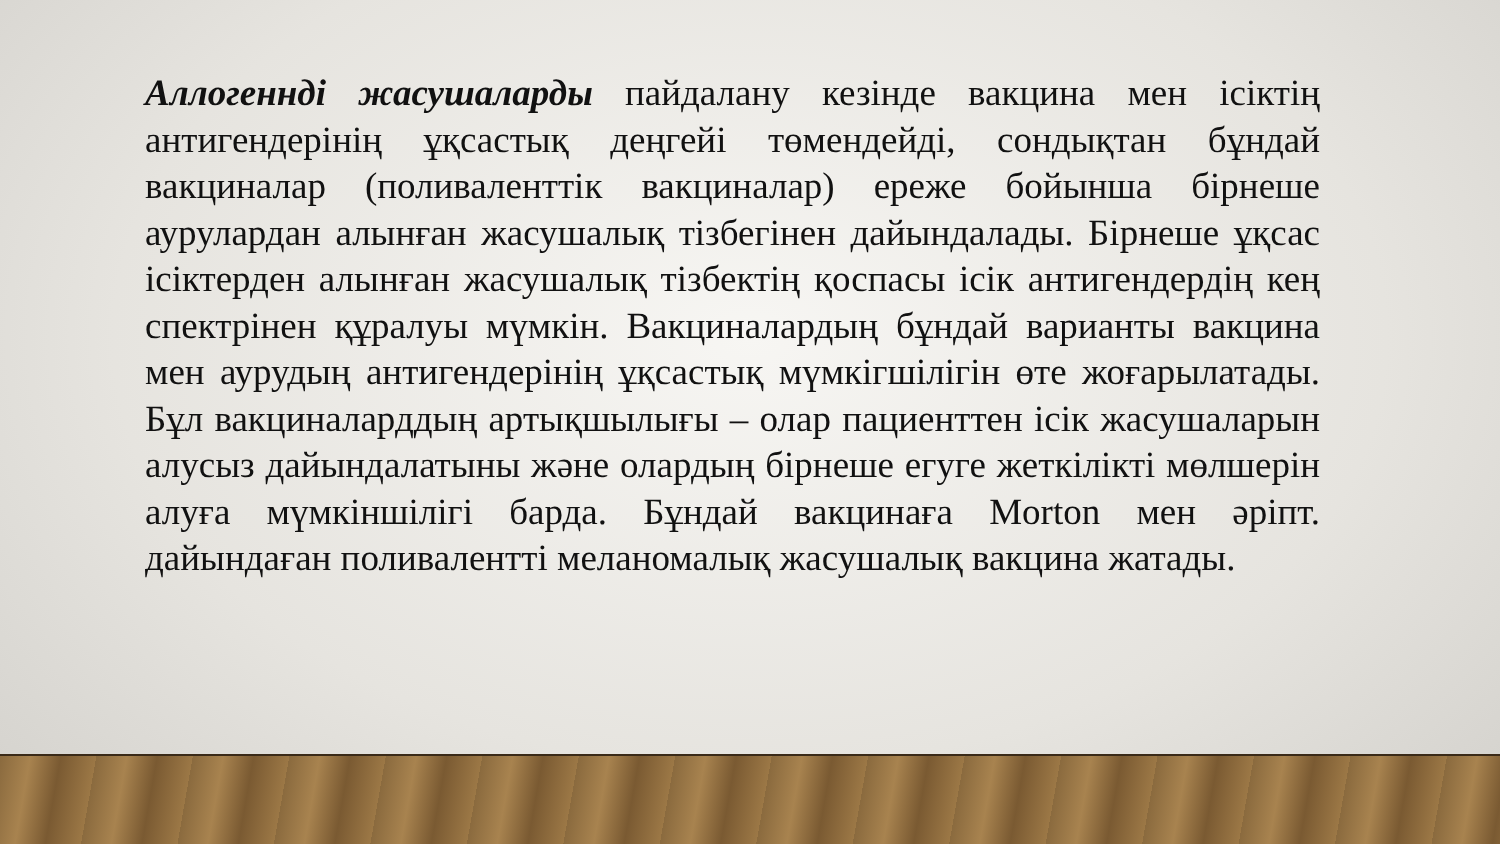Аллогеннді жасушаларды пайдалану кезінде вакцина мен ісіктің антигендерінің ұқсастық деңгейі төмендейді, сондықтан бұндай вакциналар (поливаленттік вакциналар) ереже бойынша бірнеше аурулардан алынған жасушалық тізбегінен дайындалады. Бірнеше ұқсас ісіктерден алынған жасушалық тізбектің қоспасы ісік антигендердің кең спектрінен құралуы мүмкін. Вакциналардың бұндай варианты вакцина мен аурудың антигендерінің ұқсастық мүмкігшілігін өте жоғарылатады. Бұл вакциналарддың артықшылығы – олар пациенттен ісік жасушаларын алусыз дайындалатыны және олардың бірнеше егуге жеткілікті мөлшерін алуға мүмкіншілігі барда. Бұндай вакцинаға Morton мен әріпт. дайындаған поливалентті меланомалық жасушалық вакцина жатады.